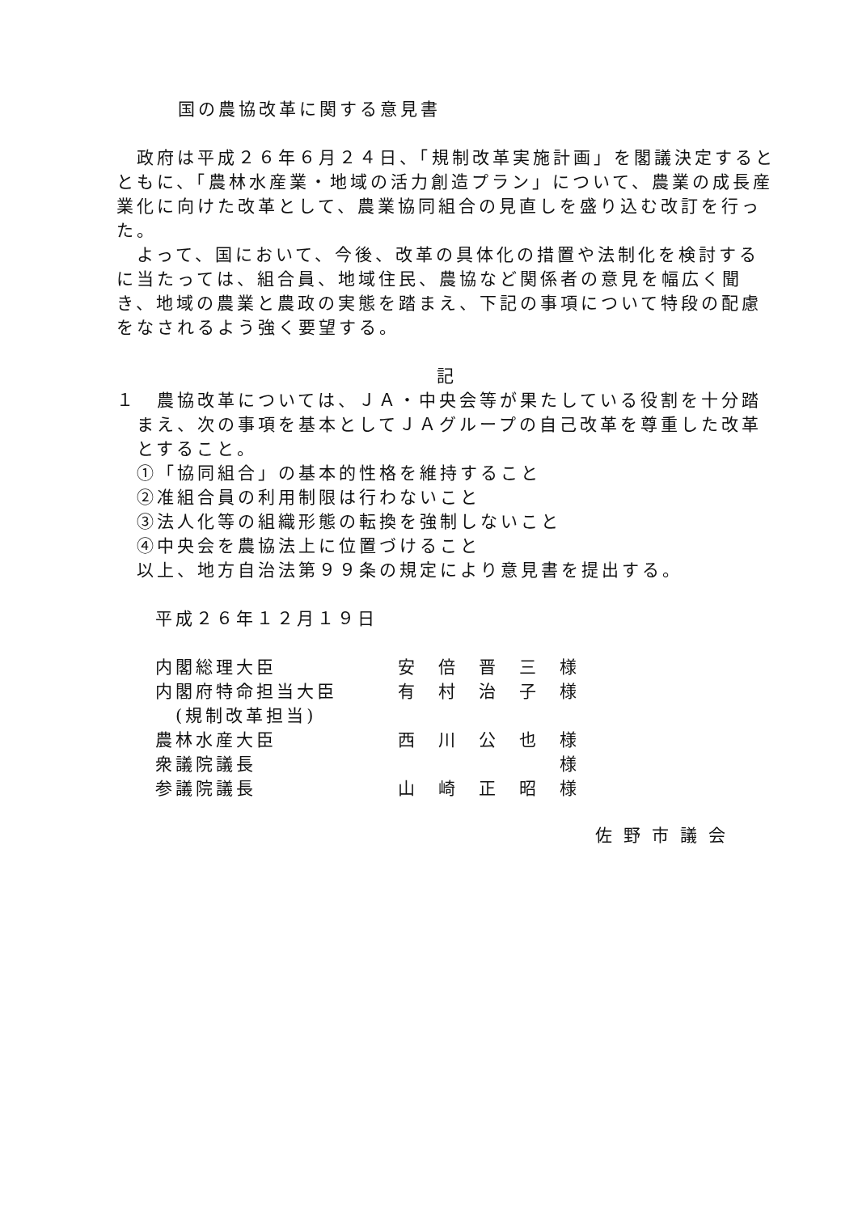国の農協改革に関する意見書
　政府は平成２６年６月２４日、「規制改革実施計画」を閣議決定するとともに、「農林水産業・地域の活力創造プラン」について、農業の成長産業化に向けた改革として、農業協同組合の見直しを盛り込む改訂を行った。
　よって、国において、今後、改革の具体化の措置や法制化を検討するに当たっては、組合員、地域住民、農協など関係者の意見を幅広く聞き、地域の農業と農政の実態を踏まえ、下記の事項について特段の配慮をなされるよう強く要望する。
記
１　農協改革については、ＪＡ・中央会等が果たしている役割を十分踏まえ、次の事項を基本としてＪＡグループの自己改革を尊重した改革とすること。
①「協同組合」の基本的性格を維持すること
②准組合員の利用制限は行わないこと
③法人化等の組織形態の転換を強制しないこと
④中央会を農協法上に位置づけること
以上、地方自治法第９９条の規定により意見書を提出する。
平成２６年１２月１９日
| 内閣総理大臣 | 安 倍 晋 三 様 |
| 内閣府特命担当大臣 | 有 村 治 子 様 |
| (規制改革担当) | |
| 農林水産大臣 | 西 川 公 也 様 |
| 衆議院議長 | 様 |
| 参議院議長 | 山 崎 正 昭 様 |
佐野市議会